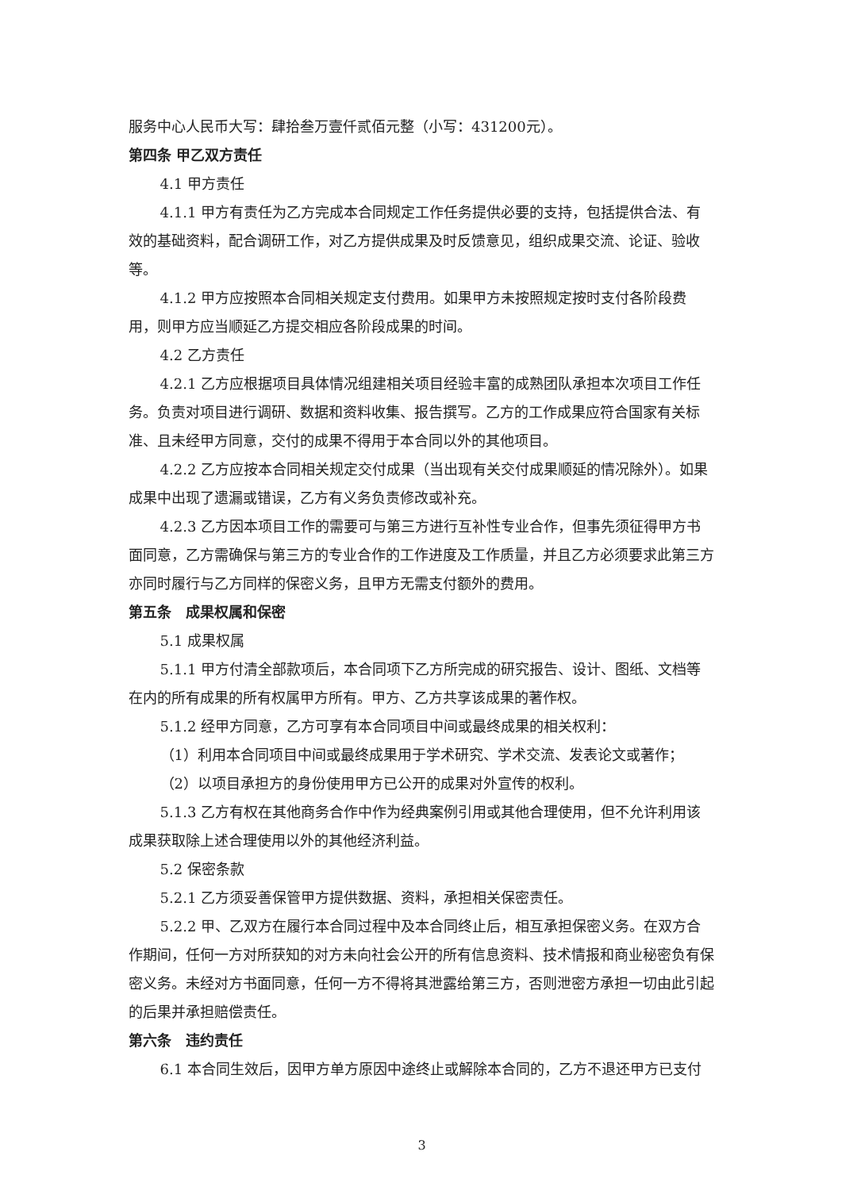服务中心人民币大写：肆拾叁万壹仟贰佰元整（小写：431200元）。
第四条 甲乙双方责任
4.1 甲方责任
4.1.1 甲方有责任为乙方完成本合同规定工作任务提供必要的支持，包括提供合法、有效的基础资料，配合调研工作，对乙方提供成果及时反馈意见，组织成果交流、论证、验收等。
4.1.2 甲方应按照本合同相关规定支付费用。如果甲方未按照规定按时支付各阶段费用，则甲方应当顺延乙方提交相应各阶段成果的时间。
4.2 乙方责任
4.2.1 乙方应根据项目具体情况组建相关项目经验丰富的成熟团队承担本次项目工作任务。负责对项目进行调研、数据和资料收集、报告撰写。乙方的工作成果应符合国家有关标准、且未经甲方同意，交付的成果不得用于本合同以外的其他项目。
4.2.2 乙方应按本合同相关规定交付成果（当出现有关交付成果顺延的情况除外）。如果成果中出现了遗漏或错误，乙方有义务负责修改或补充。
4.2.3 乙方因本项目工作的需要可与第三方进行互补性专业合作，但事先须征得甲方书面同意，乙方需确保与第三方的专业合作的工作进度及工作质量，并且乙方必须要求此第三方亦同时履行与乙方同样的保密义务，且甲方无需支付额外的费用。
第五条　成果权属和保密
5.1 成果权属
5.1.1 甲方付清全部款项后，本合同项下乙方所完成的研究报告、设计、图纸、文档等在内的所有成果的所有权属甲方所有。甲方、乙方共享该成果的著作权。
5.1.2 经甲方同意，乙方可享有本合同项目中间或最终成果的相关权利：
（1）利用本合同项目中间或最终成果用于学术研究、学术交流、发表论文或著作；
（2）以项目承担方的身份使用甲方已公开的成果对外宣传的权利。
5.1.3 乙方有权在其他商务合作中作为经典案例引用或其他合理使用，但不允许利用该成果获取除上述合理使用以外的其他经济利益。
5.2 保密条款
5.2.1 乙方须妥善保管甲方提供数据、资料，承担相关保密责任。
5.2.2 甲、乙双方在履行本合同过程中及本合同终止后，相互承担保密义务。在双方合作期间，任何一方对所获知的对方未向社会公开的所有信息资料、技术情报和商业秘密负有保密义务。未经对方书面同意，任何一方不得将其泄露给第三方，否则泄密方承担一切由此引起的后果并承担赔偿责任。
第六条　违约责任
6.1 本合同生效后，因甲方单方原因中途终止或解除本合同的，乙方不退还甲方已支付
3